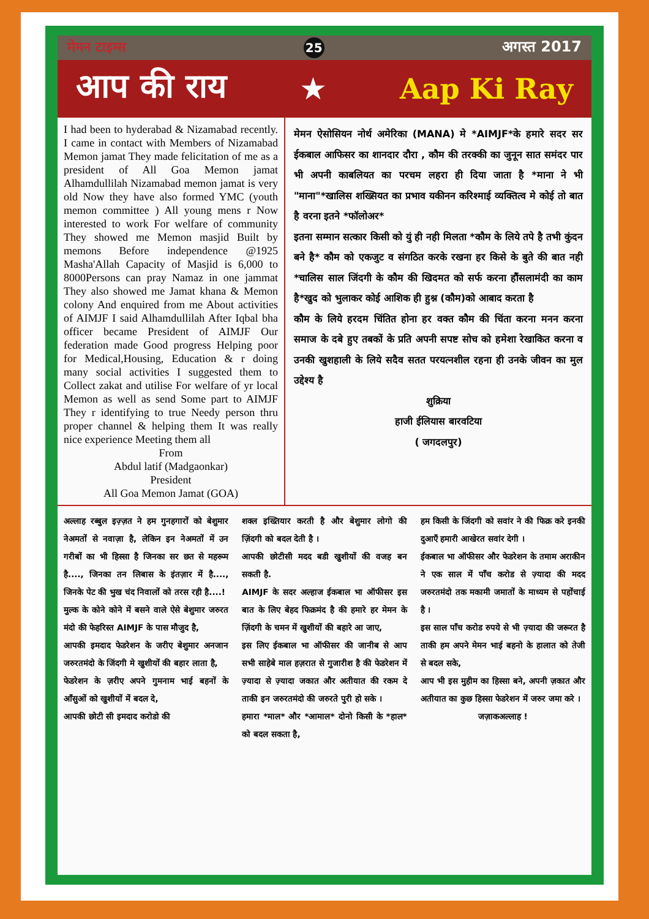मेमन टाइम्स 25 अगस्त 2017
आप की राय ★ Aap Ki Ray
I had been to hyderabad & Nizamabad recently. I came in contact with Members of Nizamabad Memon jamat They made felicitation of me as a president of All Goa Memon jamat Alhamdullilah Nizamabad memon jamat is very old Now they have also formed YMC (youth memon committee ) All young mens r Now interested to work For welfare of community They showed me Memon masjid Built by memons Before independence @1925 Masha'Allah Capacity of Masjid is 6,000 to 8000Persons can pray Namaz in one jammat They also showed me Jamat khana & Memon colony And enquired from me About activities of AIMJF I said Alhamdullilah After Iqbal bha officer became President of AIMJF Our federation made Good progress Helping poor for Medical,Housing, Education & r doing many social activities I suggested them to Collect zakat and utilise For welfare of yr local Memon as well as send Some part to AIMJF They r identifying to true Needy person thru proper channel & helping them It was really nice experience Meeting them all
From
Abdul latif (Madgaonkar)
President
All Goa Memon Jamat (GOA)
मेमन ऐसोसियन नोर्थ अमेरिका (MANA) मे *AIMJF*के हमारे सदर सर ईकबाल आफिसर का शानदार दौरा , कौम की तरक्की का जुनून सात समंदर पार भी अपनी काबलियत का परचम लहरा ही दिया जाता है *माना ने भी "माना"*खालिस शख्सियत का प्रभाव यकीनन करिश्माई व्यक्तित्व मे कोई तो बात है वरना इतने *फॉलोअर*
इतना सम्मान सत्कार किसी को युं ही नही मिलता *कौम के लिये तपे है तभी कुंदन बने है* कौम को एकजुट व संगठित करके रखना हर किसे के बुते की बात नही *चालिस साल जिंदगी के कौम की खिदमत को सर्फ करना हौंसलामंदी का काम है*खुद को भुलाकर कोई आशिक ही हुश्न (कौम)को आबाद करता है
कौम के लिये हरदम चिंतित होना हर वक्त कौम की चिंता करना मनन करना समाज के दबे हुए तबकों के प्रति अपनी सपष्ट सोच को हमेशा रेखाकित करना व उनकी खुशहाली के लिये सदैव सतत परयत्नशील रहना ही उनके जीवन का मुल उद्देश्य है
शुक्रिया
हाजी ईलियास बारवटिया
( जगदलपुर)
अल्लाह रब्बुल इज़्ज़त ने हम गुनहगारों को बेशुमार नेअमतों से नवाज़ा है, लेकिन इन नेअमतों में उन गरीबों का भी हिस्सा है जिनका सर छत से महरूम है...., जिनका तन लिबास के इंतज़ार में है...., जिनके पेट की भुख चंद निवालों को तरस रही है....!
मुल्क के कोने कोने में बसने वाले ऐसे बेशुमार जरुरत मंदो की फेहरिस्त AIMJF के पास मौजुद है,
आपकी इमदाद फेडरेशन के जरीए बेशुमार अनजान जरुरतमंदो के जिंदगी मे खुशीयों की बहार लाता है,
फेडरेशन के ज़रीए अपने गुमनाम भाई बहनों के आँसुओं को खुशीयों में बदल दे,
आपकी छोटी सी इमदाद करोडो की
शक्ल इख्तियार करती है और बेशुमार लोगो की ज़िंदगी को बदल देती है ।
आपकी छोटीसी मदद बडी खुशीयों की वजह बन सकती है.
AIMJF के सदर अल्हाज ईकबाल भा ऑफीसर इस बात के लिए बेहद फिक्रमंद है की हमारे हर मेमन के ज़िंदगी के चमन में खुशीयों की बहारे आ जाए,
इस लिए ईकबाल भा ऑफीसर की जानीब से आप सभी साहेबे माल हज़रात से गुजारीश है की फेडरेशन में ज़्यादा से ज़्यादा जकात और अतीयात की रकम दे ताकी इन जरुरतमंदो की जरुरते पुरी हो सके ।
हमारा *माल* और *आमाल* दोनो किसी के *हाल* को बदल सकता है,
हम किसी के जिंदगी को सवांर ने की फिक्र करे इनकी दुआएँ हमारी आखेरत सवांर देगी ।
ईकबाल भा ऑफीसर और फेडरेशन के तमाम अराकीन ने एक साल में पाँच करोड से ज़्यादा की मदद जरुरतमंदो तक मकामी जमातों के माध्यम से पहोंचाई है ।
इस साल पाँच करोड रुपये से भी ज़्यादा की जरूरत है ताकी हम अपने मेमन भाई बहनो के हालात को तेजी से बदल सके,
आप भी इस मुहीम का हिस्सा बने, अपनी ज़कात और अतीयात का कुछ हिस्सा फेडरेशन में जरुर जमा करे ।
जज़ाकअल्लाह !